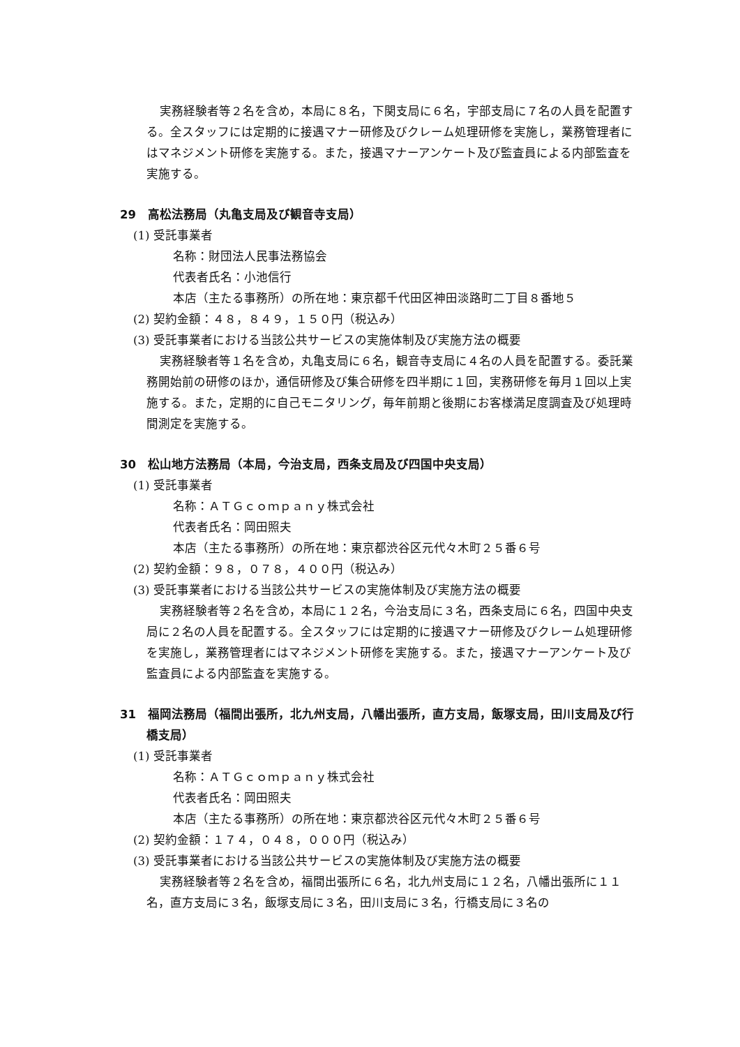実務経験者等２名を含め，本局に８名，下関支局に６名，宇部支局に７名の人員を配置する。全スタッフには定期的に接遇マナー研修及びクレーム処理研修を実施し，業務管理者にはマネジメント研修を実施する。また，接遇マナーアンケート及び監査員による内部監査を実施する。
29　高松法務局（丸亀支局及び観音寺支局）
(1) 受託事業者
名称：財団法人民事法務協会
代表者氏名：小池信行
本店（主たる事務所）の所在地：東京都千代田区神田淡路町二丁目８番地５
(2) 契約金額：４８，８４９，１５０円（税込み）
(3) 受託事業者における当該公共サービスの実施体制及び実施方法の概要
実務経験者等１名を含め，丸亀支局に６名，観音寺支局に４名の人員を配置する。委託業務開始前の研修のほか，通信研修及び集合研修を四半期に１回，実務研修を毎月１回以上実施する。また，定期的に自己モニタリング，毎年前期と後期にお客様満足度調査及び処理時間測定を実施する。
30　松山地方法務局（本局，今治支局，西条支局及び四国中央支局）
(1) 受託事業者
名称：ＡＴＧｃｏｍｐａｎｙ株式会社
代表者氏名：岡田照夫
本店（主たる事務所）の所在地：東京都渋谷区元代々木町２５番６号
(2) 契約金額：９８，０７８，４００円（税込み）
(3) 受託事業者における当該公共サービスの実施体制及び実施方法の概要
実務経験者等２名を含め，本局に１２名，今治支局に３名，西条支局に６名，四国中央支局に２名の人員を配置する。全スタッフには定期的に接遇マナー研修及びクレーム処理研修を実施し，業務管理者にはマネジメント研修を実施する。また，接遇マナーアンケート及び監査員による内部監査を実施する。
31　福岡法務局（福間出張所，北九州支局，八幡出張所，直方支局，飯塚支局，田川支局及び行橋支局）
(1) 受託事業者
名称：ＡＴＧｃｏｍｐａｎｙ株式会社
代表者氏名：岡田照夫
本店（主たる事務所）の所在地：東京都渋谷区元代々木町２５番６号
(2) 契約金額：１７４，０４８，０００円（税込み）
(3) 受託事業者における当該公共サービスの実施体制及び実施方法の概要
実務経験者等２名を含め，福間出張所に６名，北九州支局に１２名，八幡出張所に１１名，直方支局に３名，飯塚支局に３名，田川支局に３名，行橋支局に３名の